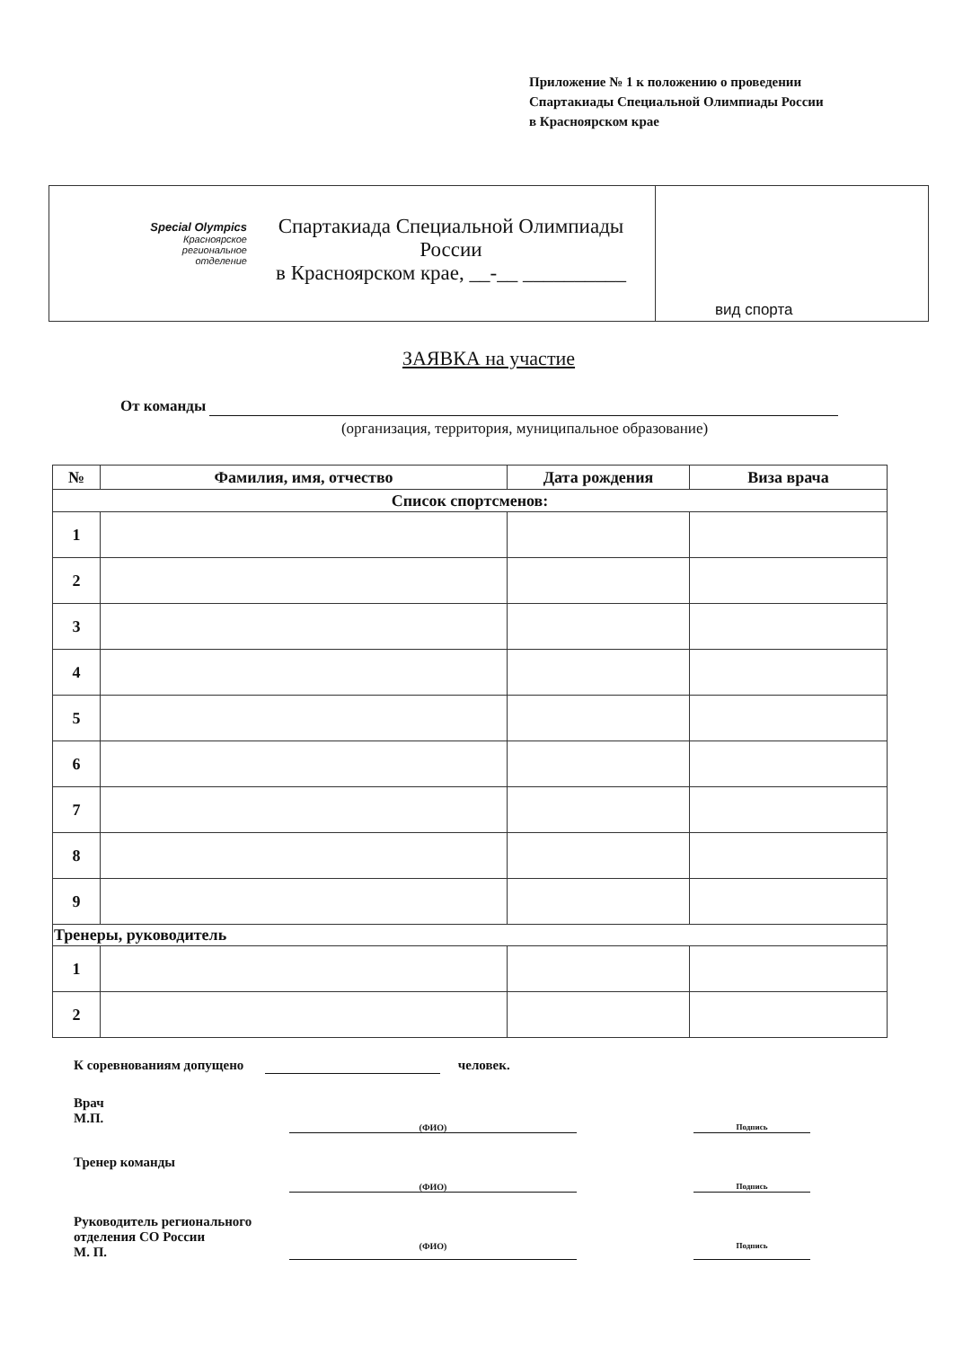Приложение № 1 к положению о проведении
Спартакиады Специальной Олимпиады России
в Красноярском крае
Special Olympics
Красноярское
региональное
отделение
Спартакиада Специальной Олимпиады России
в Красноярском крае, __-__ __________
вид спорта
ЗАЯВКА на участие
От команды
(организация, территория, муниципальное образование)
| № | Фамилия, имя, отчество | Дата рождения | Виза врача |
| --- | --- | --- | --- |
| Список спортсменов: | | | |
| 1 | | | |
| 2 | | | |
| 3 | | | |
| 4 | | | |
| 5 | | | |
| 6 | | | |
| 7 | | | |
| 8 | | | |
| 9 | | | |
| Тренеры, руководитель | | | |
| 1 | | | |
| 2 | | | |
К соревнованиям допущено человек.
Врач
М.П.
(ФИО) Подпись
Тренер команды
(ФИО) Подпись
Руководитель регионального отделения СО России
М. П.
(ФИО) Подпись